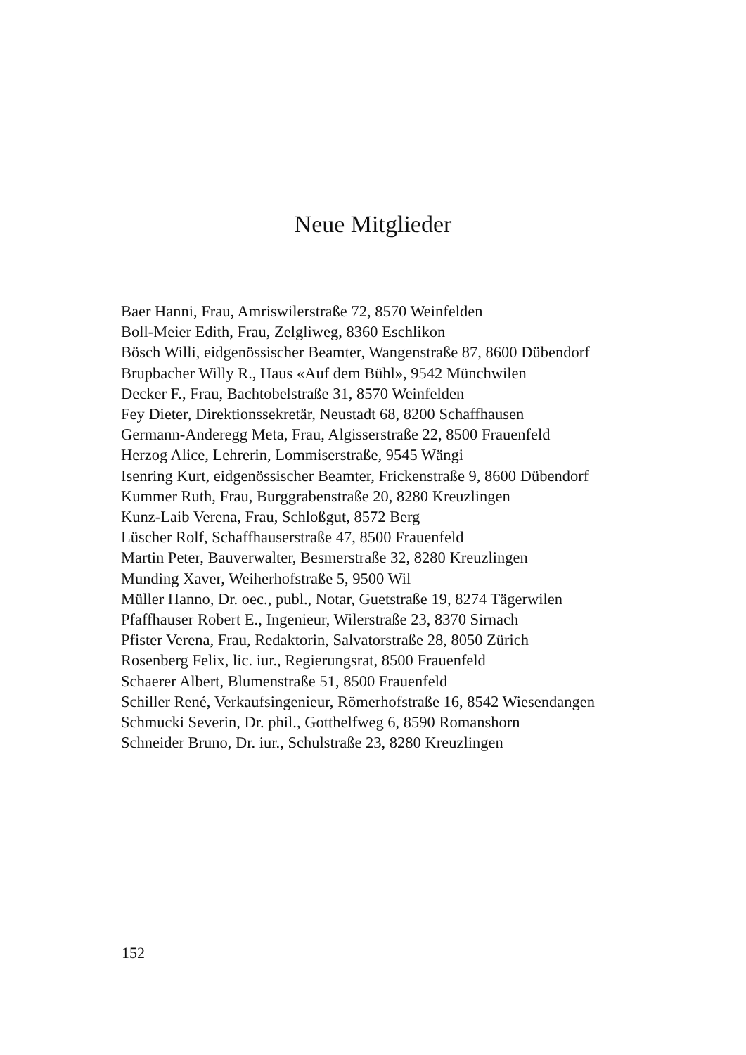Neue Mitglieder
Baer Hanni, Frau, Amriswilerstraße 72, 8570 Weinfelden
Boll-Meier Edith, Frau, Zelgliweg, 8360 Eschlikon
Bösch Willi, eidgenössischer Beamter, Wangenstraße 87, 8600 Dübendorf
Brupbacher Willy R., Haus «Auf dem Bühl», 9542 Münchwilen
Decker F., Frau, Bachtobelstraße 31, 8570 Weinfelden
Fey Dieter, Direktionssekretär, Neustadt 68, 8200 Schaffhausen
Germann-Anderegg Meta, Frau, Algisserstraße 22, 8500 Frauenfeld
Herzog Alice, Lehrerin, Lommiserstraße, 9545 Wängi
Isenring Kurt, eidgenössischer Beamter, Frickenstraße 9, 8600 Dübendorf
Kummer Ruth, Frau, Burggrabenstraße 20, 8280 Kreuzlingen
Kunz-Laib Verena, Frau, Schloßgut, 8572 Berg
Lüscher Rolf, Schaffhauserstraße 47, 8500 Frauenfeld
Martin Peter, Bauverwalter, Besmerstraße 32, 8280 Kreuzlingen
Munding Xaver, Weiherhofstraße 5, 9500 Wil
Müller Hanno, Dr. oec., publ., Notar, Guetstraße 19, 8274 Tägerwilen
Pfaffhauser Robert E., Ingenieur, Wilerstraße 23, 8370 Sirnach
Pfister Verena, Frau, Redaktorin, Salvatorstraße 28, 8050 Zürich
Rosenberg Felix, lic. iur., Regierungsrat, 8500 Frauenfeld
Schaerer Albert, Blumenstraße 51, 8500 Frauenfeld
Schiller René, Verkaufsingenieur, Römerhofstraße 16, 8542 Wiesendangen
Schmucki Severin, Dr. phil., Gotthelfweg 6, 8590 Romanshorn
Schneider Bruno, Dr. iur., Schulstraße 23, 8280 Kreuzlingen
152